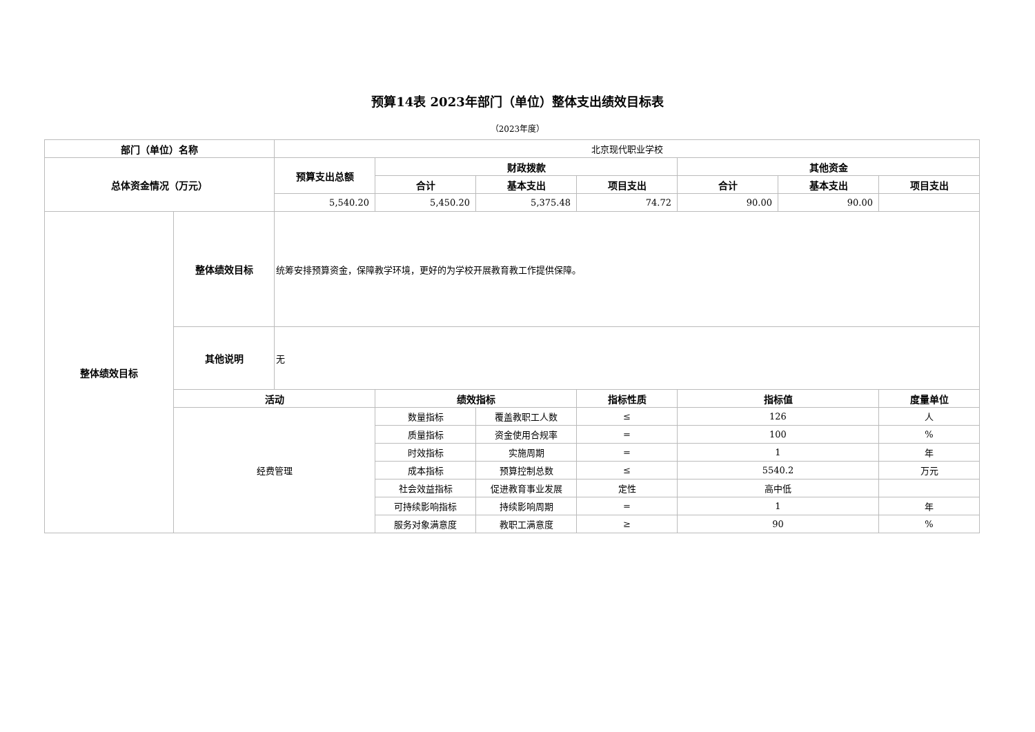预算14表 2023年部门（单位）整体支出绩效目标表
（2023年度）
| 部门（单位）名称 | | 北京现代职业学校 | | | | | | |
| 总体资金情况（万元） | | 预算支出总额 | 财政拨款 | | | 其他资金 | | |
| | | | 合计 | 基本支出 | 项目支出 | 合计 | 基本支出 | 项目支出 |
| | | 5,540.20 | 5,450.20 | 5,375.48 | 74.72 | 90.00 | 90.00 | |
| 整体绩效目标 | 整体绩效目标 | 统筹安排预算资金，保障教学环境，更好的为学校开展教育教工作提供保障。 | | | | | | |
| | 其他说明 | 无 | | | | | | |
| | 活动 | | 绩效指标 | | 指标性质 | 指标值 | | 度量单位 |
| | 经费管理 | | 数量指标 | 覆盖教职工人数 | ≤ | 126 | | 人 |
| | | | 质量指标 | 资金使用合规率 | = | 100 | | % |
| | | | 时效指标 | 实施周期 | = | 1 | | 年 |
| | | | 成本指标 | 预算控制总数 | ≤ | 5540.2 | | 万元 |
| | | | 社会效益指标 | 促进教育事业发展 | 定性 | 高中低 | | |
| | | | 可持续影响指标 | 持续影响周期 | = | 1 | | 年 |
| | | | 服务对象满意度 | 教职工满意度 | ≥ | 90 | | % |